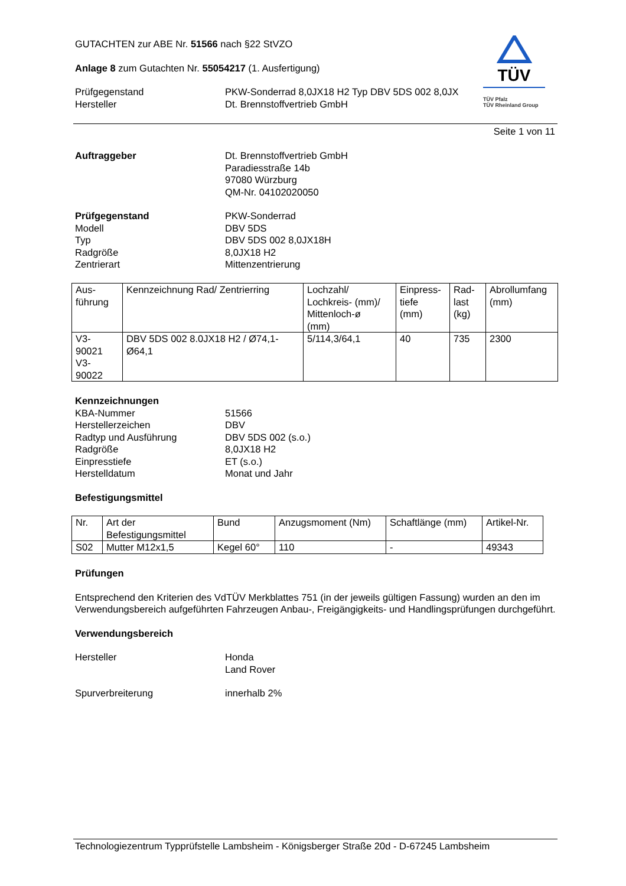TÜV
TÜV Pfalz
TÜV Rheinland Group
GUTACHTEN zur ABE Nr. 51566 nach §22 StVZO
Anlage 8 zum Gutachten Nr. 55054217 (1. Ausfertigung)
Prüfgegenstand
Hersteller
PKW-Sonderrad 8,0JX18 H2 Typ DBV 5DS 002 8,0JX
Dt. Brennstoffvertrieb GmbH
Seite 1 von 11
Auftraggeber Dt. Brennstoffvertrieb GmbH
Paradiesstraße 14b
97080 Würzburg
QM-Nr. 04102020050
Prüfgegenstand
Modell
Typ
Radgröße
Zentrierart
PKW-Sonderrad
DBV 5DS
DBV 5DS 002 8,0JX18H
8,0JX18 H2
Mittenzentrierung
| Aus- führung | Kennzeichnung Rad/ Zentrierring | Lochzahl/ Lochkreis- (mm)/ Mittenloch-ø (mm) | Einpress- tiefe (mm) | Rad- last (kg) | Abrollumfang (mm) |
| V3- 90021 V3- 90022 | DBV 5DS 002 8.0JX18 H2 / Ø74,1-Ø64,1 | 5/114,3/64,1 | 40 | 735 | 2300 |
Kennzeichnungen
KBA-Nummer
Herstellerzeichen
Radtyp und Ausführung
Radgröße
Einpresstiefe
Herstelldatum
51566
DBV
DBV 5DS 002 (s.o.)
8,0JX18 H2
ET (s.o.)
Monat und Jahr
Befestigungsmittel
| Nr. | Art der Befestigungsmittel | Bund | Anzugsmoment (Nm) | Schaftlänge (mm) | Artikel-Nr. |
| S02 | Mutter M12x1,5 | Kegel 60° | 110 | - | 49343 |
Prüfungen
Entsprechend den Kriterien des VdTÜV Merkblattes 751 (in der jeweils gültigen Fassung) wurden an den im Verwendungsbereich aufgeführten Fahrzeugen Anbau-, Freigängigkeits- und Handlingsprüfungen durchgeführt.
Verwendungsbereich
Hersteller Honda
Land Rover
Spurverbreiterung innerhalb 2%
Technologiezentrum Typprüfstelle Lambsheim - Königsberger Straße 20d - D-67245 Lambsheim